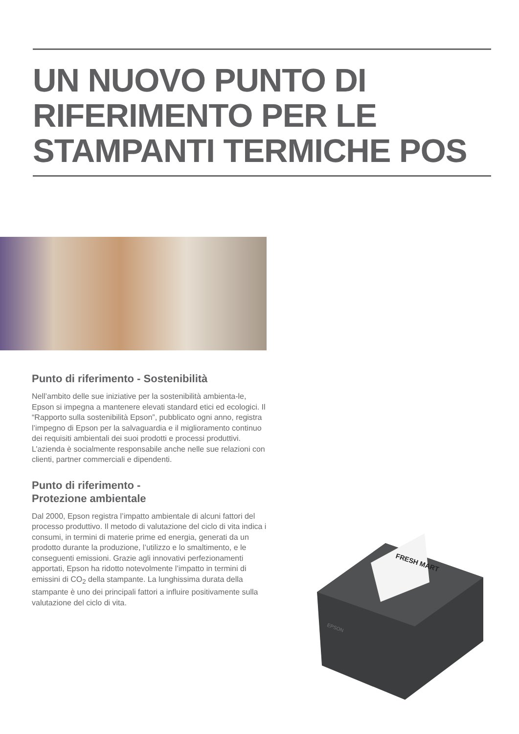UN NUOVO PUNTO DI
RIFERIMENTO PER LE
STAMPANTI TERMICHE POS
Punto di riferimento - Sostenibilità
Nell’ambito delle sue iniziative per la sostenibilità ambienta-le, Epson si impegna a mantenere elevati standard etici ed ecologici. Il “Rapporto sulla sostenibilità Epson”, pubblicato ogni anno, registra l’impegno di Epson per la salvaguardia e il miglioramento continuo dei requisiti ambientali dei suoi prodotti e processi produttivi. L’azienda è socialmente responsabile anche nelle sue relazioni con clienti, partner commerciali e dipendenti.
Punto di riferimento -
Protezione ambientale
Dal 2000, Epson registra l’impatto ambientale di alcuni fattori del processo produttivo. Il metodo di valutazione del ciclo di vita indica i consumi, in termini di materie prime ed energia, generati da un prodotto durante la produzione, l’utilizzo e lo smaltimento, e le conseguenti emissioni. Grazie agli innovativi perfezionamenti apportati, Epson ha ridotto notevolmente l’impatto in termini di emissini di CO<sub>2</sub> della stampante. La lunghissima durata della stampante è uno dei principali fattori a influire positivamente sulla valutazione del ciclo di vita.
FRESH MART
EPSON